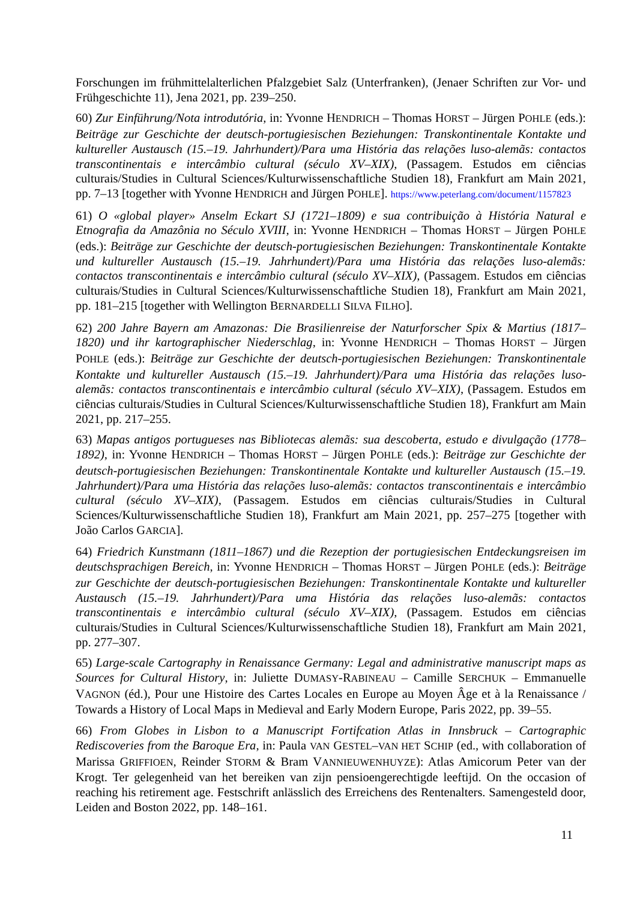Forschungen im frühmittelalterlichen Pfalzgebiet Salz (Unterfranken), (Jenaer Schriften zur Vor- und Frühgeschichte 11), Jena 2021, pp. 239–250.
60) Zur Einführung/Nota introdutória, in: Yvonne HENDRICH – Thomas HORST – Jürgen POHLE (eds.): Beiträge zur Geschichte der deutsch-portugiesischen Beziehungen: Transkontinentale Kontakte und kultureller Austausch (15.–19. Jahrhundert)/Para uma História das relações luso-alemãs: contactos transcontinentais e intercâmbio cultural (século XV–XIX), (Passagem. Estudos em ciências culturais/Studies in Cultural Sciences/Kulturwissenschaftliche Studien 18), Frankfurt am Main 2021, pp. 7–13 [together with Yvonne HENDRICH and Jürgen POHLE]. https://www.peterlang.com/document/1157823
61) O «global player» Anselm Eckart SJ (1721–1809) e sua contribuição à História Natural e Etnografia da Amazônia no Século XVIII, in: Yvonne HENDRICH – Thomas HORST – Jürgen POHLE (eds.): Beiträge zur Geschichte der deutsch-portugiesischen Beziehungen: Transkontinentale Kontakte und kultureller Austausch (15.–19. Jahrhundert)/Para uma História das relações luso-alemãs: contactos transcontinentais e intercâmbio cultural (século XV–XIX), (Passagem. Estudos em ciências culturais/Studies in Cultural Sciences/Kulturwissenschaftliche Studien 18), Frankfurt am Main 2021, pp. 181–215 [together with Wellington BERNARDELLI SILVA FILHO].
62) 200 Jahre Bayern am Amazonas: Die Brasilienreise der Naturforscher Spix & Martius (1817–1820) und ihr kartographischer Niederschlag, in: Yvonne HENDRICH – Thomas HORST – Jürgen POHLE (eds.): Beiträge zur Geschichte der deutsch-portugiesischen Beziehungen: Transkontinentale Kontakte und kultureller Austausch (15.–19. Jahrhundert)/Para uma História das relações luso-alemãs: contactos transcontinentais e intercâmbio cultural (século XV–XIX), (Passagem. Estudos em ciências culturais/Studies in Cultural Sciences/Kulturwissenschaftliche Studien 18), Frankfurt am Main 2021, pp. 217–255.
63) Mapas antigos portugueses nas Bibliotecas alemãs: sua descoberta, estudo e divulgação (1778–1892), in: Yvonne HENDRICH – Thomas HORST – Jürgen POHLE (eds.): Beiträge zur Geschichte der deutsch-portugiesischen Beziehungen: Transkontinentale Kontakte und kultureller Austausch (15.–19. Jahrhundert)/Para uma História das relações luso-alemãs: contactos transcontinentais e intercâmbio cultural (século XV–XIX), (Passagem. Estudos em ciências culturais/Studies in Cultural Sciences/Kulturwissenschaftliche Studien 18), Frankfurt am Main 2021, pp. 257–275 [together with João Carlos GARCIA].
64) Friedrich Kunstmann (1811–1867) und die Rezeption der portugiesischen Entdeckungsreisen im deutschsprachigen Bereich, in: Yvonne HENDRICH – Thomas HORST – Jürgen POHLE (eds.): Beiträge zur Geschichte der deutsch-portugiesischen Beziehungen: Transkontinentale Kontakte und kultureller Austausch (15.–19. Jahrhundert)/Para uma História das relações luso-alemãs: contactos transcontinentais e intercâmbio cultural (século XV–XIX), (Passagem. Estudos em ciências culturais/Studies in Cultural Sciences/Kulturwissenschaftliche Studien 18), Frankfurt am Main 2021, pp. 277–307.
65) Large-scale Cartography in Renaissance Germany: Legal and administrative manuscript maps as Sources for Cultural History, in: Juliette DUMASY-RABINEAU – Camille SERCHUK – Emmanuelle VAGNON (éd.), Pour une Histoire des Cartes Locales en Europe au Moyen Âge et à la Renaissance / Towards a History of Local Maps in Medieval and Early Modern Europe, Paris 2022, pp. 39–55.
66) From Globes in Lisbon to a Manuscript Fortifcation Atlas in Innsbruck – Cartographic Rediscoveries from the Baroque Era, in: Paula VAN GESTEL–VAN HET SCHIP (ed., with collaboration of Marissa GRIFFIOEN, Reinder STORM & Bram VANNIEUWENHUYZE): Atlas Amicorum Peter van der Krogt. Ter gelegenheid van het bereiken van zijn pensioengerechtigde leeftijd. On the occasion of reaching his retirement age. Festschrift anlässlich des Erreichens des Rentenalters. Samengesteld door, Leiden and Boston 2022, pp. 148–161.
11